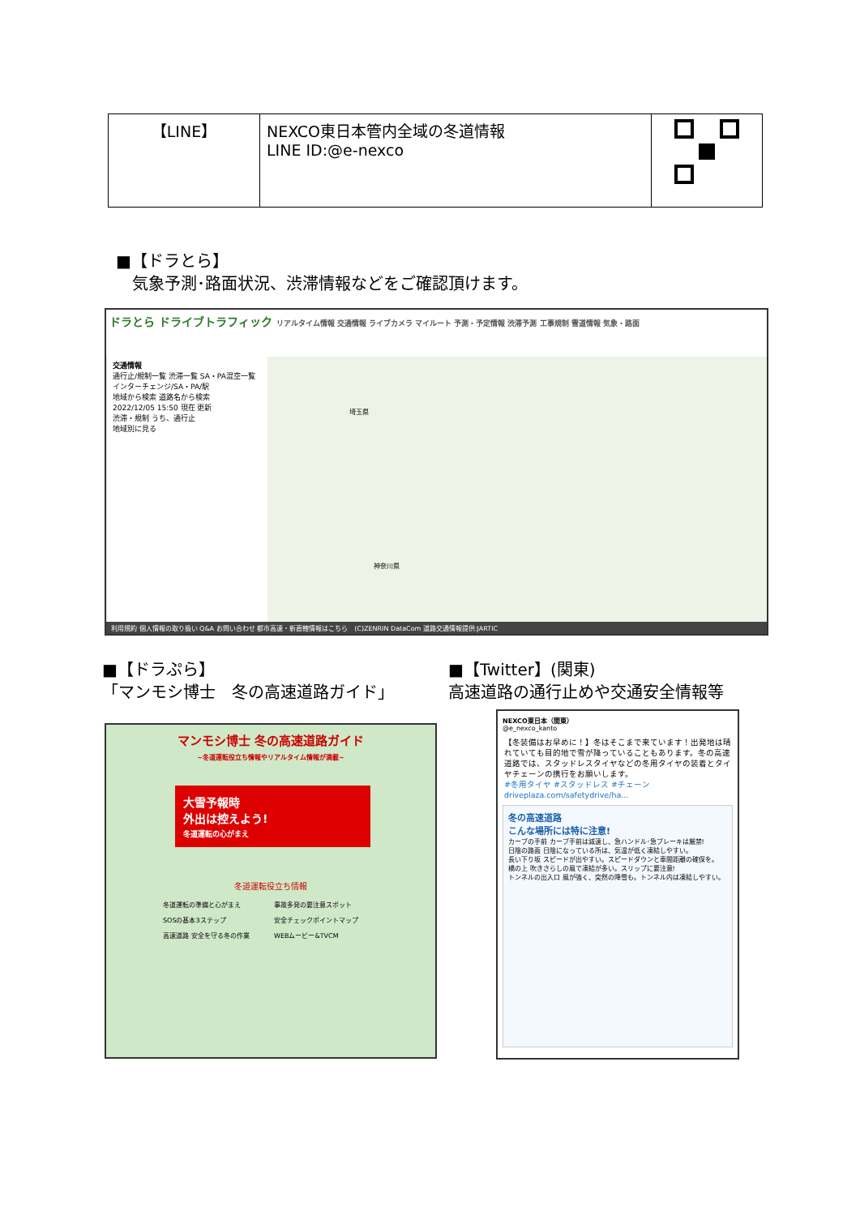| 【LINE】 | NEXCO東日本管内全域の冬道情報 LINE ID:@e-nexco | |
■【ドラとら】
　気象予測･路面状況、渋滞情報などをご確認頂けます。
ドラとら ドライブトラフィック リアルタイム情報 交通情報 ライブカメラ マイルート 予測・予定情報 渋滞予測 工事規制 雪道情報 気象・路面
交通情報
通行止/規制一覧 渋滞一覧 SA・PA混空一覧
インターチェンジ/SA・PA/駅
地域から検索 道路名から検索
2022/12/05 15:50 現在 更新
渋滞・規制 うち、通行止
地域別に見る
埼玉県
神奈川県
利用規約 個人情報の取り扱い Q&A お問い合わせ 都市高速・新直轄情報はこちら　(C)ZENRIN DataCom 道路交通情報提供:JARTIC
■【ドラぷら】
「マンモシ博士　冬の高速道路ガイド」
■【Twitter】(関東)
高速道路の通行止めや交通安全情報等
マンモシ博士 冬の高速道路ガイド
~冬道運転役立ち情報やリアルタイム情報が満載~
大雪予報時
外出は控えよう!
冬道運転の心がまえ
冬道運転役立ち情報
冬道運転の準備と心がまえ
事故多発の要注意スポット
SOSの基本3ステップ
安全チェックポイントマップ
高速道路 安全を守る冬の作業
WEBムービー&TVCM
NEXCO東日本（関東）
@e_nexco_kanto
【冬装備はお早めに！】冬はそこまで来ています！出発地は晴れていても目的地で雪が降っていることもあります。冬の高速道路では、スタッドレスタイヤなどの冬用タイヤの装着とタイヤチェーンの携行をお願いします。
#冬用タイヤ #スタッドレス #チェーン
driveplaza.com/safetydrive/ha...
冬の高速道路
こんな場所には特に注意!
カーブの手前 カーブ手前は減速し、急ハンドル･急ブレーキは厳禁!
日陰の路面 日陰になっている所は、気温が低く凍結しやすい。
長い下り坂 スピードが出やすい。スピードダウンと車間距離の確保を。
橋の上 吹きさらしの風で凍結が多い。スリップに要注意!
トンネルの出入口 風が強く、突然の降雪も。トンネル内は凍結しやすい。